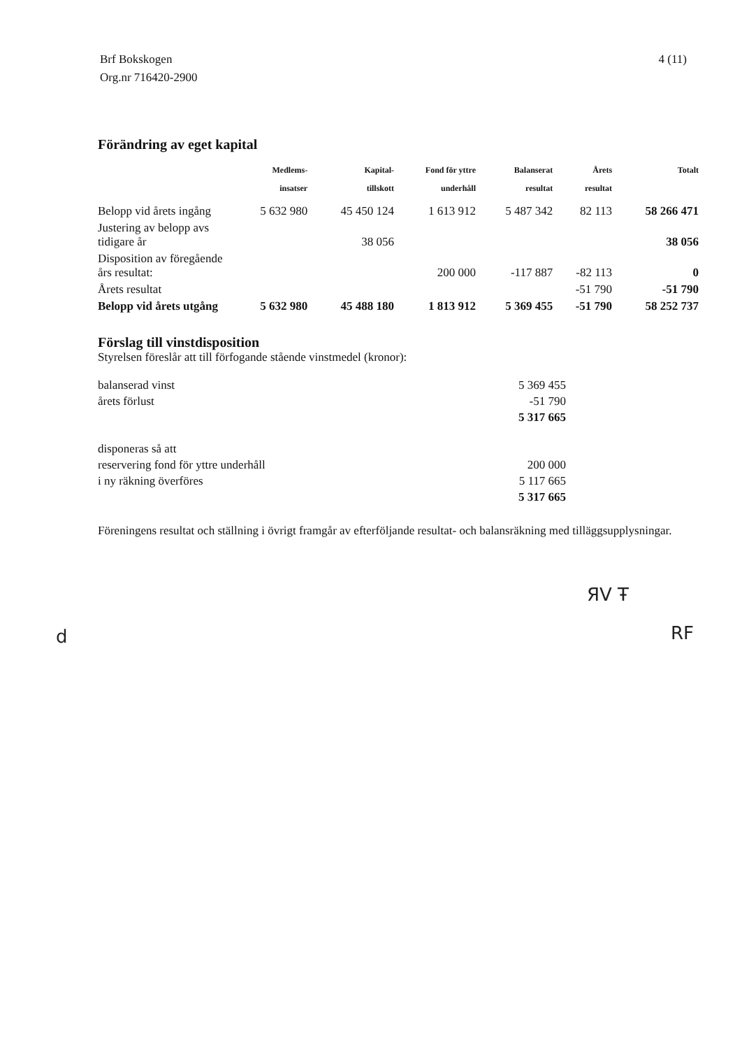Brf Bokskogen
Org.nr 716420-2900
4 (11)
Förändring av eget kapital
| | Medlems- insatser | Kapital- tillskott | Fond för yttre underhåll | Balanserat resultat | Årets resultat | Totalt |
| --- | --- | --- | --- | --- | --- | --- |
| Belopp vid årets ingång | 5 632 980 | 45 450 124 | 1 613 912 | 5 487 342 | 82 113 | 58 266 471 |
| Justering av belopp avs tidigare år | | 38 056 | | | | 38 056 |
| Disposition av föregående års resultat: | | | 200 000 | -117 887 | -82 113 | 0 |
| Årets resultat | | | | | -51 790 | -51 790 |
| Belopp vid årets utgång | 5 632 980 | 45 488 180 | 1 813 912 | 5 369 455 | -51 790 | 58 252 737 |
Förslag till vinstdisposition
Styrelsen föreslår att till förfogande stående vinstmedel (kronor):
| balanserad vinst | 5 369 455 |
| årets förlust | -51 790 |
| | 5 317 665 |
| disponeras så att | |
| reservering fond för yttre underhåll | 200 000 |
| i ny räkning överföres | 5 117 665 |
| | 5 317 665 |
Föreningens resultat och ställning i övrigt framgår av efterföljande resultat- och balansräkning med tilläggsupplysningar.
ЯV Ŧ
RF
d